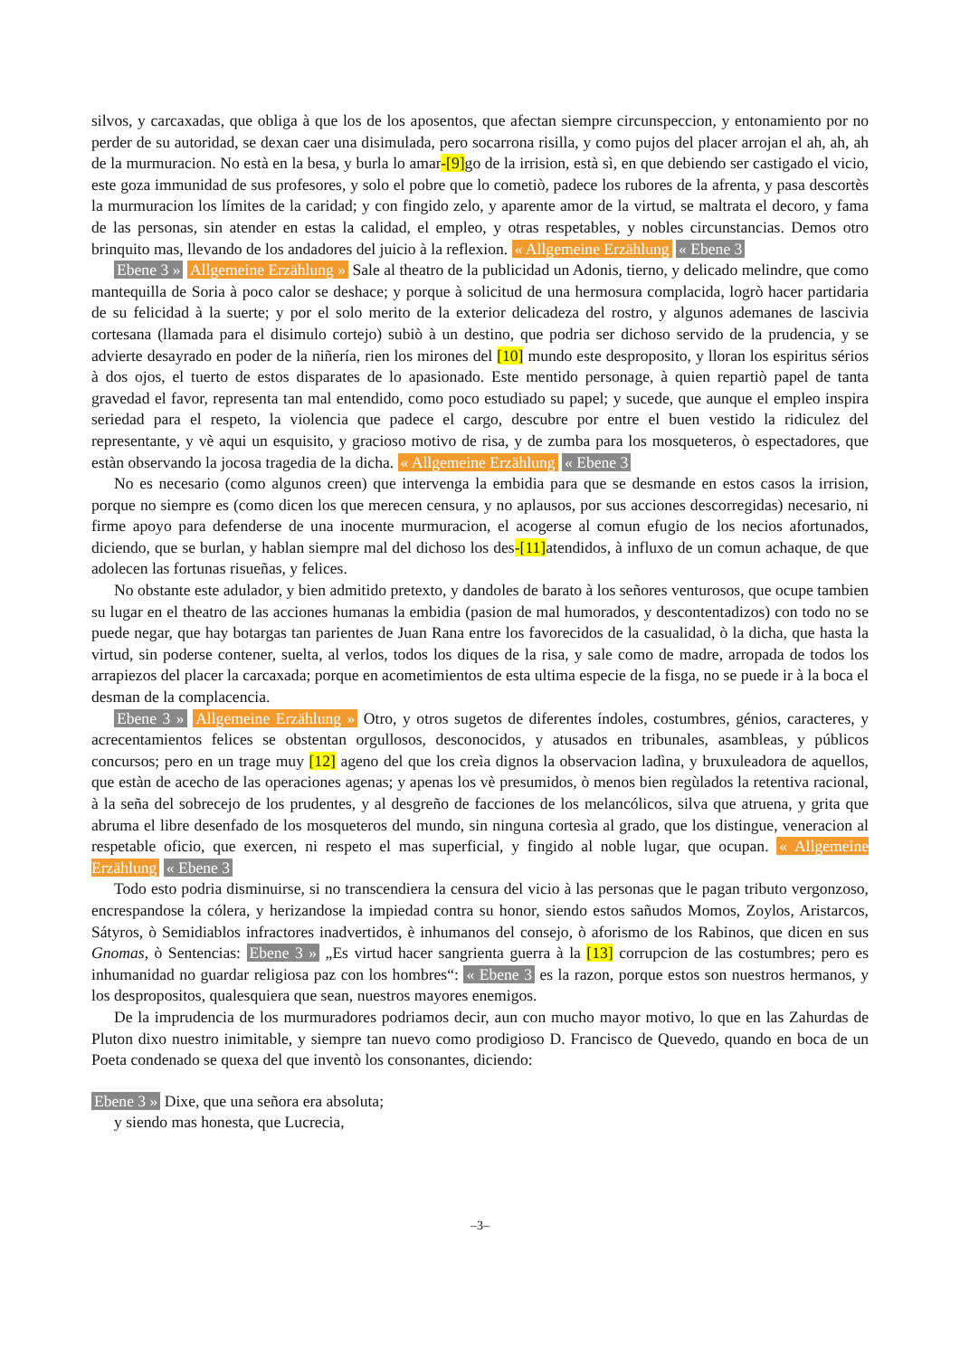silvos, y carcaxadas, que obliga à que los de los aposentos, que afectan siempre circunspeccion, y entonamiento por no perder de su autoridad, se dexan caer una disimulada, pero socarrona risilla, y como pujos del placer arrojan el ah, ah, ah de la murmuracion. No està en la besa, y burla lo amar-[9] go de la irrision, està sì, en que debiendo ser castigado el vicio, este goza immunidad de sus profesores, y solo el pobre que lo cometiò, padece los rubores de la afrenta, y pasa descortès la murmuracion los límites de la caridad; y con fingido zelo, y aparente amor de la virtud, se maltrata el decoro, y fama de las personas, sin atender en estas la calidad, el empleo, y otras respetables, y nobles circunstancias. Demos otro brinquito mas, llevando de los andadores del juicio à la reflexion. « Allgemeine Erzählung « Ebene 3
Ebene 3 » Allgemeine Erzählung » Sale al theatro de la publicidad un Adonis, tierno, y delicado melindre, que como mantequilla de Soria à poco calor se deshace; y porque à solicitud de una hermosura complacida, logrò hacer partidaria de su felicidad à la suerte; y por el solo merito de la exterior delicadeza del rostro, y algunos ademanes de lascivia cortesana (llamada para el disimulo cortejo) subiò à un destino, que podria ser dichoso servido de la prudencia, y se advierte desayrado en poder de la niñería, rien los mirones del [10] mundo este desproposito, y lloran los espiritus sérios à dos ojos, el tuerto de estos disparates de lo apasionado. Este mentido personage, à quien repartiò papel de tanta gravedad el favor, representa tan mal entendido, como poco estudiado su papel; y sucede, que aunque el empleo inspira seriedad para el respeto, la violencia que padece el cargo, descubre por entre el buen vestido la ridiculez del representante, y vè aqui un esquisito, y gracioso motivo de risa, y de zumba para los mosqueteros, ò espectadores, que estàn observando la jocosa tragedia de la dicha. « Allgemeine Erzählung « Ebene 3
No es necesario (como algunos creen) que intervenga la embidia para que se desmande en estos casos la irrision, porque no siempre es (como dicen los que merecen censura, y no aplausos, por sus acciones descorregidas) necesario, ni firme apoyo para defenderse de una inocente murmuracion, el acogerse al comun efugio de los necios afortunados, diciendo, que se burlan, y hablan siempre mal del dichoso los des-[11] atendidos, à influxo de un comun achaque, de que adolecen las fortunas risueñas, y felices.
No obstante este adulador, y bien admitido pretexto, y dandoles de barato à los señores venturosos, que ocupe tambien su lugar en el theatro de las acciones humanas la embidia (pasion de mal humorados, y descontentadizos) con todo no se puede negar, que hay botargas tan parientes de Juan Rana entre los favorecidos de la casualidad, ò la dicha, que hasta la virtud, sin poderse contener, suelta, al verlos, todos los diques de la risa, y sale como de madre, arropada de todos los arrapiezos del placer la carcaxada; porque en acometimientos de esta ultima especie de la fisga, no se puede ir à la boca el desman de la complacencia.
Ebene 3 » Allgemeine Erzählung » Otro, y otros sugetos de diferentes índoles, costumbres, génios, caracteres, y acrecentamientos felices se obstentan orgullosos, desconocidos, y atusados en tribunales, asambleas, y públicos concursos; pero en un trage muy [12] ageno del que los creìa dignos la observacion ladìna, y bruxuleadora de aquellos, que estàn de acecho de las operaciones agenas; y apenas los vè presumidos, ò menos bien regùlados la retentiva racional, à la seña del sobrecejo de los prudentes, y al desgreño de facciones de los melancólicos, silva que atruena, y grita que abruma el libre desenfado de los mosqueteros del mundo, sin ninguna cortesìa al grado, que los distingue, veneracion al respetable oficio, que exercen, ni respeto el mas superficial, y fingido al noble lugar, que ocupan. « Allgemeine Erzählung « Ebene 3
Todo esto podria disminuirse, si no transcendiera la censura del vicio à las personas que le pagan tributo vergonzoso, encrespandose la cólera, y herizandose la impiedad contra su honor, siendo estos sañudos Momos, Zoylos, Aristarcos, Sátyros, ò Semidiablos infractores inadvertidos, è inhumanos del consejo, ò aforismo de los Rabinos, que dicen en sus Gnomas, ò Sentencias: Ebene 3 » „Es virtud hacer sangrienta guerra à la [13] corrupcion de las costumbres; pero es inhumanidad no guardar religiosa paz con los hombres“: « Ebene 3 es la razon, porque estos son nuestros hermanos, y los despropositos, qualesquiera que sean, nuestros mayores enemigos.
De la imprudencia de los murmuradores podriamos decir, aun con mucho mayor motivo, lo que en las Zahurdas de Pluton dixo nuestro inimitable, y siempre tan nuevo como prodigioso D. Francisco de Quevedo, quando en boca de un Poeta condenado se quexa del que inventò los consonantes, diciendo:
Ebene 3 » Dixe, que una señora era absoluta;
y siendo mas honesta, que Lucrecia,
–3–